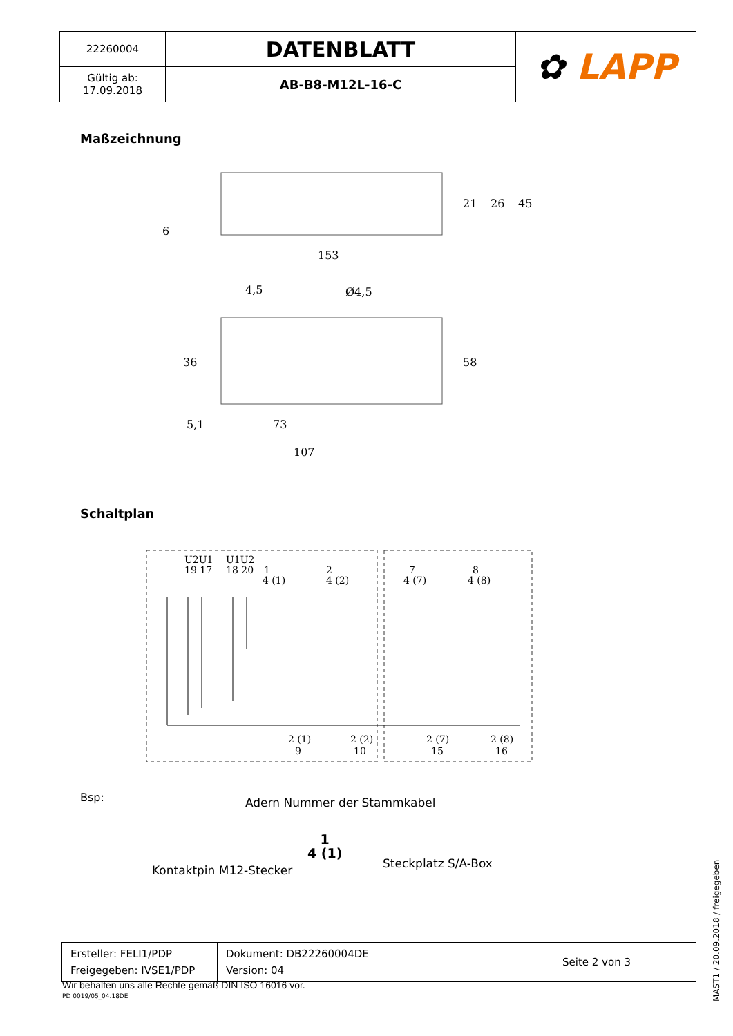| 22260004 | DATENBLATT | ✿ LAPP |
| Gültig ab: 17.09.2018 | AB-B8-M12L-16-C | |
Maßzeichnung
153
4,5
Ø4,5
36
58
5,1
73
107
21
26
45
6
Schaltplan
U2U1
U1U2
19 17
18 20
1
2
7
8
4 (1)
4 (2)
4 (7)
4 (8)
2 (1)
2 (2)
2 (7)
2 (8)
9
10
15
16
Bsp: Adern Nummer der Stammkabel
1
4 (1)
Kontaktpin M12-Stecker Steckplatz S/A-Box
| Ersteller: FELI1/PDP Freigegeben: IVSE1/PDP | Dokument: DB22260004DE Version: 04 | Seite 2 von 3 |
Wir behalten uns alle Rechte gemäß DIN ISO 16016 vor.
PD 0019/05_04.18DE
MAST1 / 20.09.2018 / freigegeben